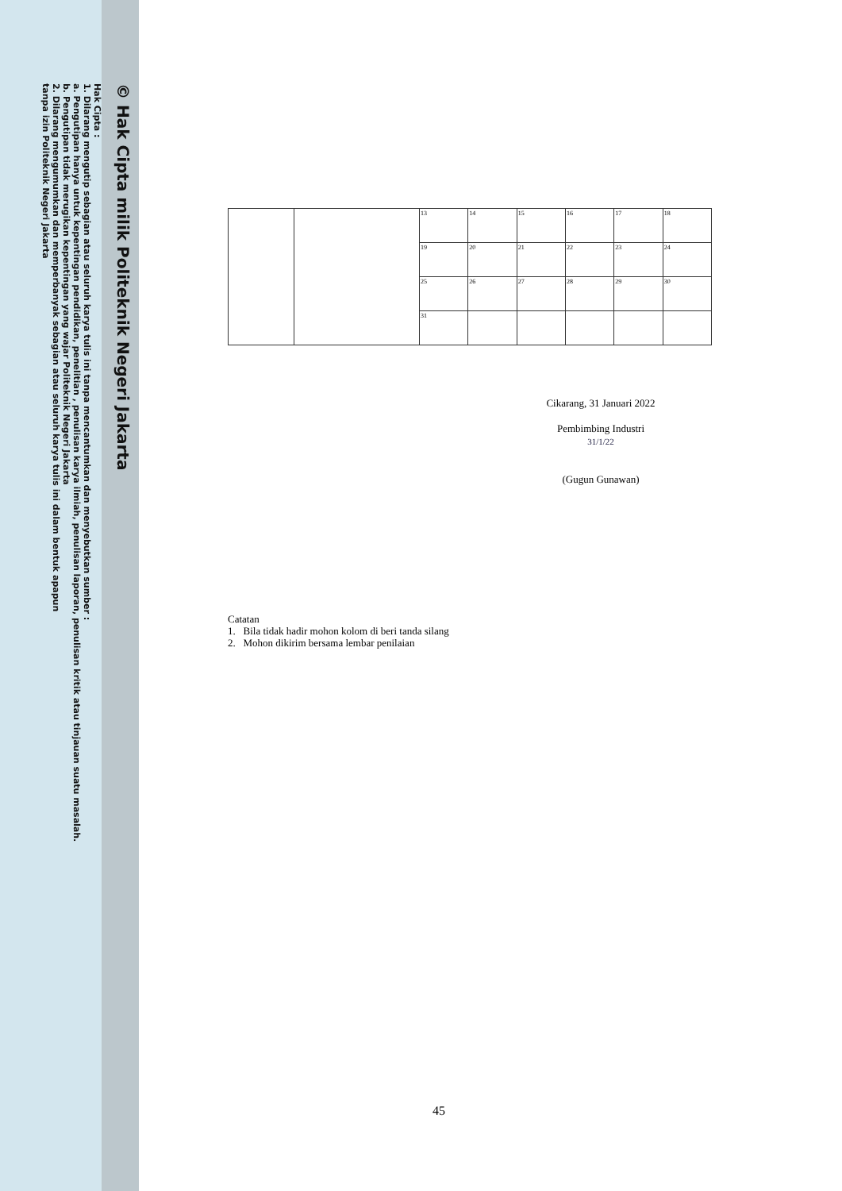© Hak Cipta milik Politeknik Negeri Jakarta
Hak Cipta :
1. Dilarang mengutip sebagian atau seluruh karya tulis ini tanpa mencantumkan dan menyebutkan sumber :
a. Pengutipan hanya untuk kepentingan pendidikan, penelitian , penulisan karya ilmiah, penulisan laporan, penulisan kritik atau tinjauan suatu masalah.
b. Pengutipan tidak merugikan kepentingan yang wajar Politeknik Negeri Jakarta
2. Dilarang mengumumkan dan memperbanyak sebagian atau seluruh karya tulis ini dalam bentuk apapun
tanpa izin Politeknik Negeri Jakarta
| | | 13 | 14 | 15 | 16 | 17 | 18 |
| | | 19 | 20 | 21 | 22 | 23 | 24 |
| | | 25 | 26 | 27 | 28 | 29 | 30 |
| | | 31 | | | | | |
Cikarang, 31 Januari 2022
Pembimbing Industri
31/1/22
(Gugun Gunawan)
Catatan
1. Bila tidak hadir mohon kolom di beri tanda silang
2. Mohon dikirim bersama lembar penilaian
45